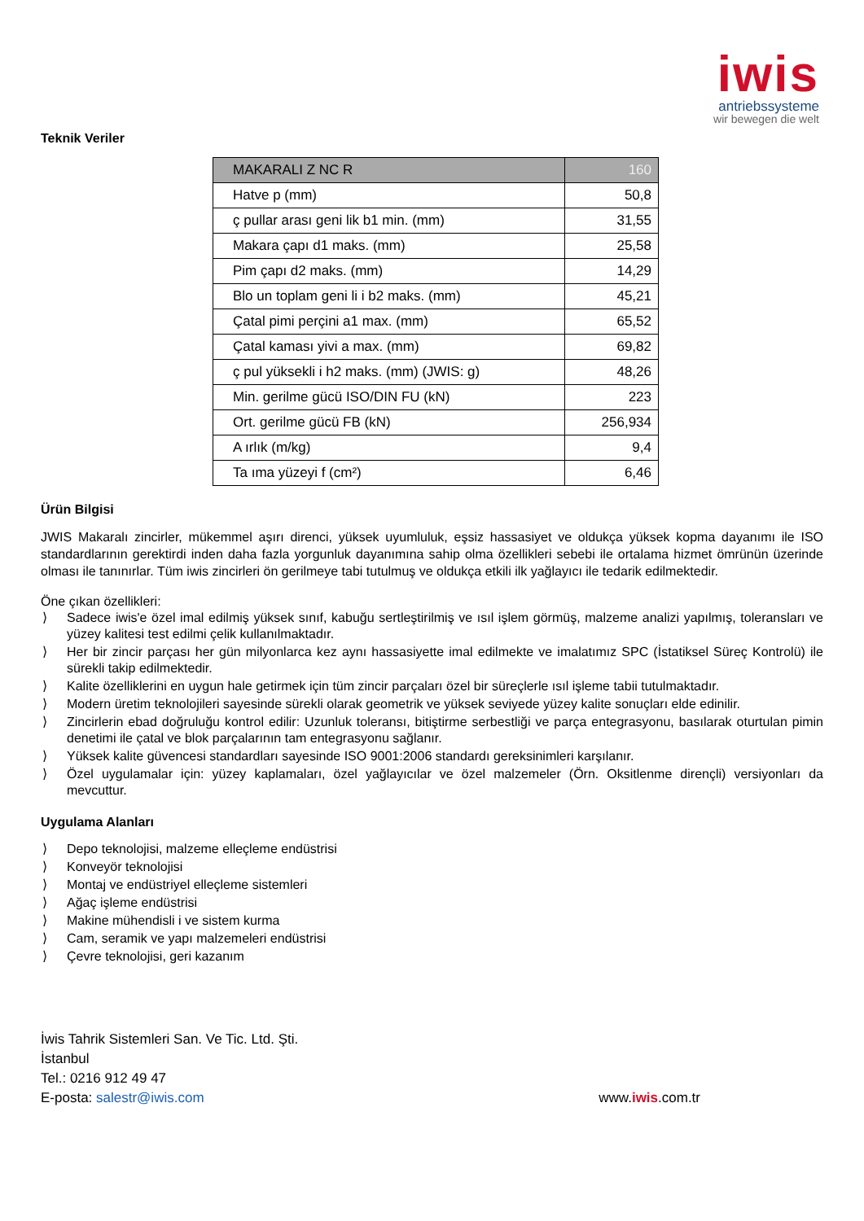iwis
antriebssysteme
wir bewegen die welt
Teknik Veriler
| MAKARALI Z NC R | 160 |
| --- | --- |
| Hatve p (mm) | 50,8 |
| ç pullar arası geni lik b1 min. (mm) | 31,55 |
| Makara çapı d1 maks. (mm) | 25,58 |
| Pim çapı d2 maks. (mm) | 14,29 |
| Blo un toplam geni li i b2 maks. (mm) | 45,21 |
| Çatal pimi perçini a1 max. (mm) | 65,52 |
| Çatal kaması yivi a max. (mm) | 69,82 |
| ç pul yüksekli i h2 maks. (mm) (JWIS: g) | 48,26 |
| Min. gerilme gücü ISO/DIN FU (kN) | 223 |
| Ort. gerilme gücü FB (kN) | 256,934 |
| A ırlık (m/kg) | 9,4 |
| Ta ıma yüzeyi f (cm²) | 6,46 |
Ürün Bilgisi
JWIS Makaralı zincirler, mükemmel aşırı direnci, yüksek uyumluluk, eşsiz hassasiyet ve oldukça yüksek kopma dayanımı ile ISO standardlarının gerektirdi inden daha fazla yorgunluk dayanımına sahip olma özellikleri sebebi ile ortalama hizmet ömrünün üzerinde olması ile tanınırlar. Tüm iwis zincirleri ön gerilmeye tabi tutulmuş ve oldukça etkili ilk yağlayıcı ile tedarik edilmektedir.
Öne çıkan özellikleri:
⟩ Sadece iwis'e özel imal edilmiş yüksek sınıf, kabuğu sertleştirilmiş ve ısıl işlem görmüş, malzeme analizi yapılmış, toleransları ve yüzey kalitesi test edilmi çelik kullanılmaktadır.
⟩ Her bir zincir parçası her gün milyonlarca kez aynı hassasiyette imal edilmekte ve imalatımız SPC (İstatiksel Süreç Kontrolü) ile sürekli takip edilmektedir.
⟩ Kalite özelliklerini en uygun hale getirmek için tüm zincir parçaları özel bir süreçlerle ısıl işleme tabii tutulmaktadır.
⟩ Modern üretim teknolojileri sayesinde sürekli olarak geometrik ve yüksek seviyede yüzey kalite sonuçları elde edinilir.
⟩ Zincirlerin ebad doğruluğu kontrol edilir: Uzunluk toleransı, bitiştirme serbestliği ve parça entegrasyonu, basılarak oturtulan pimin denetimi ile çatal ve blok parçalarının tam entegrasyonu sağlanır.
⟩ Yüksek kalite güvencesi standardları sayesinde ISO 9001:2006 standardı gereksinimleri karşılanır.
⟩ Özel uygulamalar için: yüzey kaplamaları, özel yağlayıcılar ve özel malzemeler (Örn. Oksitlenme dirençli) versiyonları da mevcuttur.
Uygulama Alanları
⟩ Depo teknolojisi, malzeme elleçleme endüstrisi
⟩ Konveyör teknolojisi
⟩ Montaj ve endüstriyel elleçleme sistemleri
⟩ Ağaç işleme endüstrisi
⟩ Makine mühendisli i ve sistem kurma
⟩ Cam, seramik ve yapı malzemeleri endüstrisi
⟩ Çevre teknolojisi, geri kazanım
İwis Tahrik Sistemleri San. Ve Tic. Ltd. Şti.
İstanbul
Tel.: 0216 912 49 47
E-posta: salestr@iwis.com www.iwis.com.tr